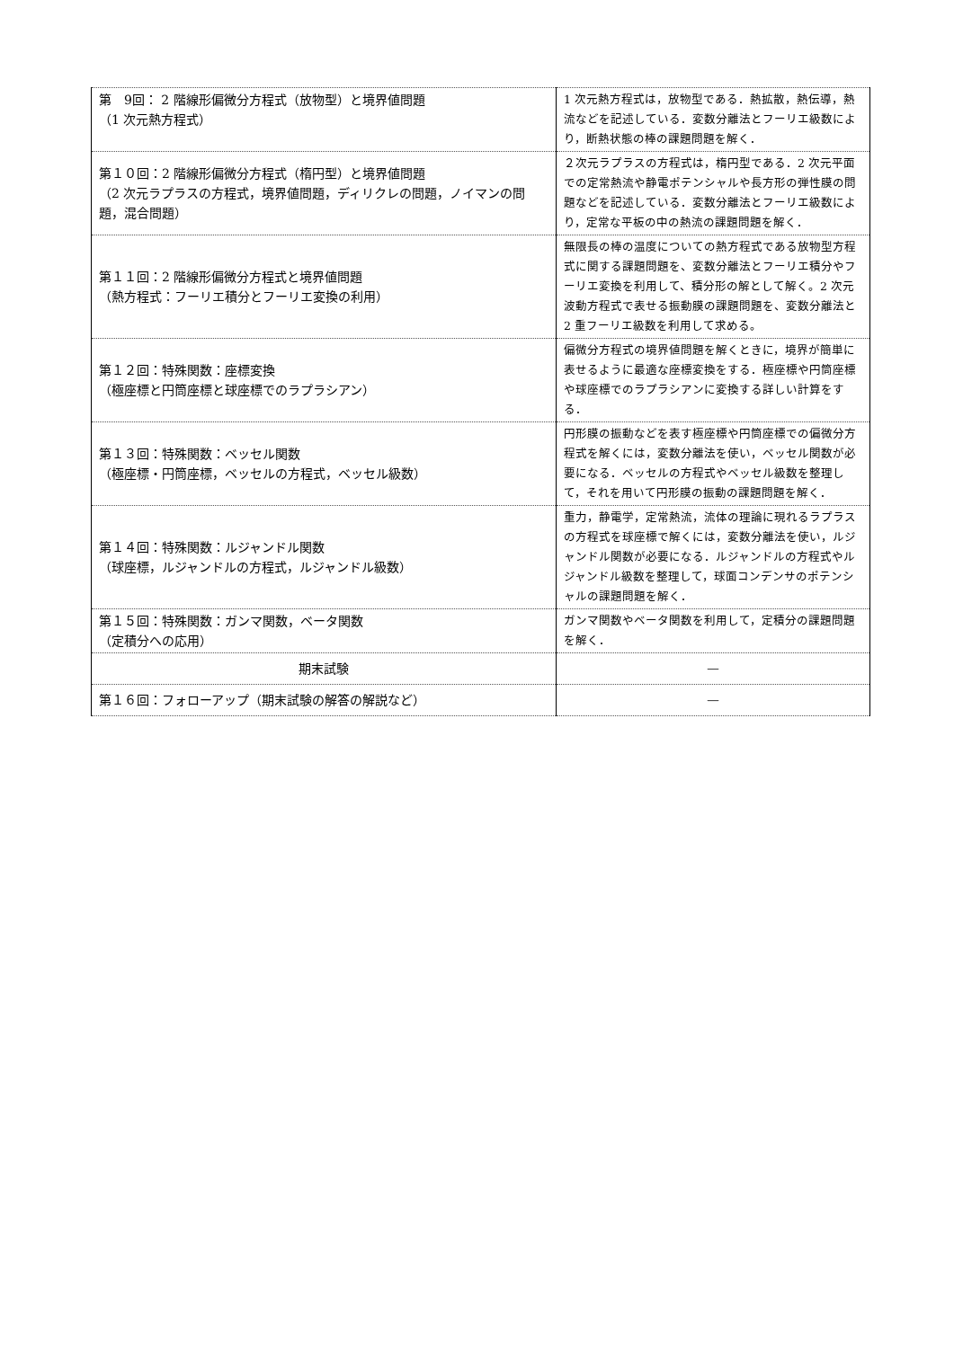| 第 9回： 2 階線形偏微分方程式（放物型）と境界値問題 （1 次元熱方程式） | 1 次元熱方程式は，放物型である．熱拡散，熱伝導，熱流などを記述している．変数分離法とフーリエ級数により，断熱状態の棒の課題問題を解く． |
| 第１０回：2 階線形偏微分方程式（楕円型）と境界値問題 （2 次元ラプラスの方程式，境界値問題，ディリクレの問題，ノイマンの問題，混合問題） | ２次元ラプラスの方程式は，楕円型である．2 次元平面での定常熱流や静電ポテンシャルや長方形の弾性膜の問題などを記述している．変数分離法とフーリエ級数により，定常な平板の中の熱流の課題問題を解く． |
| 第１１回：2 階線形偏微分方程式と境界値問題 （熱方程式：フーリエ積分とフーリエ変換の利用） | 無限長の棒の温度についての熱方程式である放物型方程式に関する課題問題を、変数分離法とフーリエ積分やフーリエ変換を利用して、積分形の解として解く。2 次元波動方程式で表せる振動膜の課題問題を、変数分離法と 2 重フーリエ級数を利用して求める。 |
| 第１２回：特殊関数：座標変換 （極座標と円筒座標と球座標でのラプラシアン） | 偏微分方程式の境界値問題を解くときに，境界が簡単に表せるように最適な座標変換をする．極座標や円筒座標や球座標でのラプラシアンに変換する詳しい計算をする． |
| 第１３回：特殊関数：ベッセル関数 （極座標・円筒座標，ベッセルの方程式，ベッセル級数） | 円形膜の振動などを表す極座標や円筒座標での偏微分方程式を解くには，変数分離法を使い，ベッセル関数が必要になる．ベッセルの方程式やベッセル級数を整理して，それを用いて円形膜の振動の課題問題を解く． |
| 第１４回：特殊関数：ルジャンドル関数 （球座標，ルジャンドルの方程式，ルジャンドル級数） | 重力，静電学，定常熱流，流体の理論に現れるラプラスの方程式を球座標で解くには，変数分離法を使い，ルジャンドル関数が必要になる．ルジャンドルの方程式やルジャンドル級数を整理して，球面コンデンサのポテンシャルの課題問題を解く． |
| 第１５回：特殊関数：ガンマ関数，ベータ関数 （定積分への応用） | ガンマ関数やベータ関数を利用して，定積分の課題問題を解く． |
| 期末試験 | ― |
| 第１６回：フォローアップ（期末試験の解答の解説など） | ― |